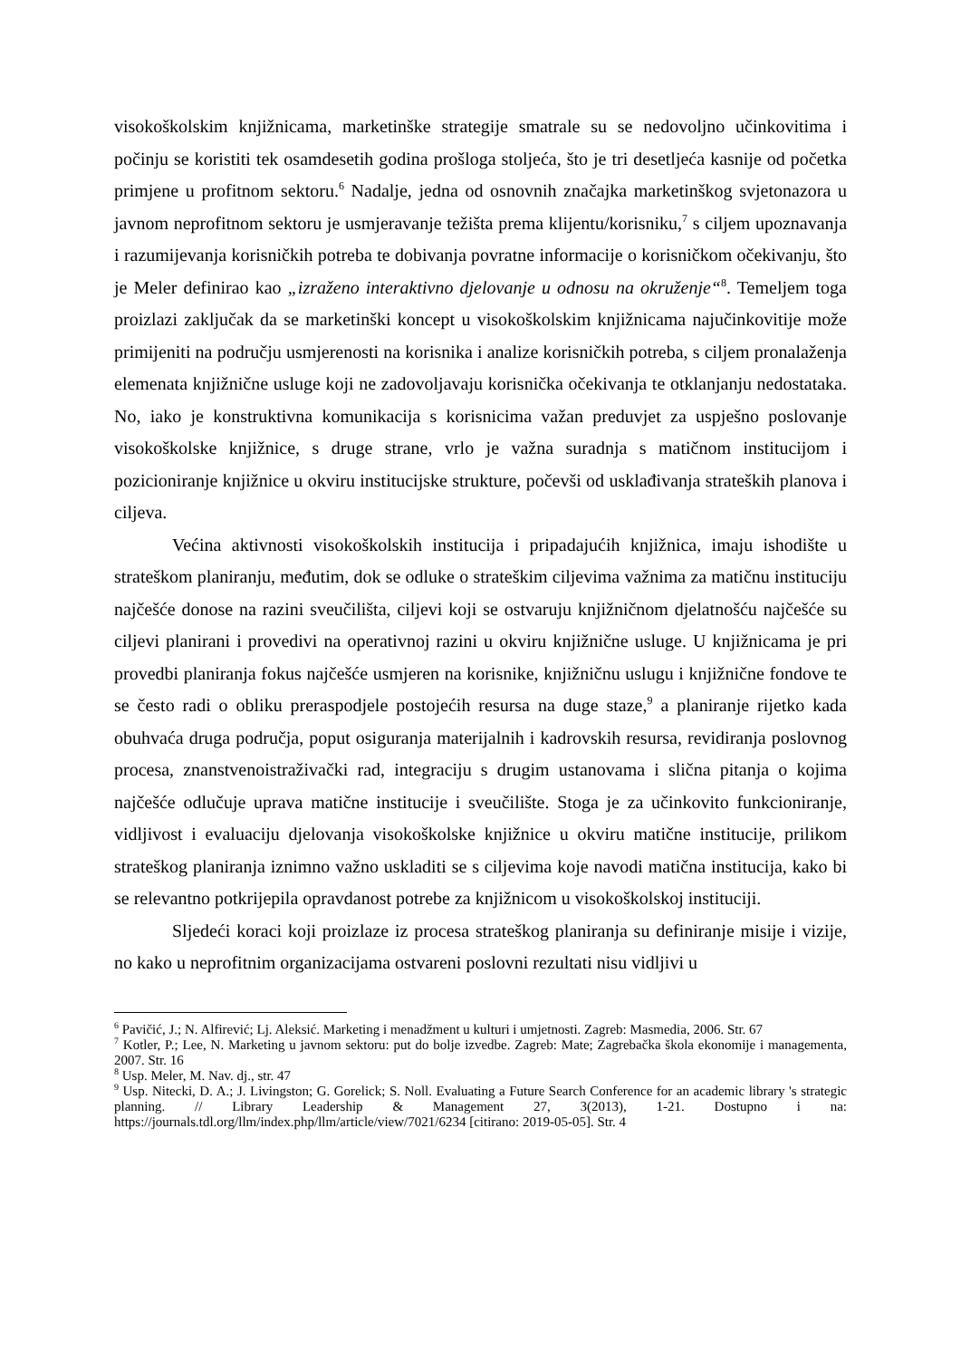visokoškolskim knjižnicama, marketinške strategije smatrale su se nedovoljno učinkovitima i počinju se koristiti tek osamdesetih godina prošloga stoljeća, što je tri desetljeća kasnije od početka primjene u profitnom sektoru.<sup>6</sup> Nadalje, jedna od osnovnih značajka marketinškog svjetonazora u javnom neprofitnom sektoru je usmjeravanje težišta prema klijentu/korisniku,<sup>7</sup> s ciljem upoznavanja i razumijevanja korisničkih potreba te dobivanja povratne informacije o korisničkom očekivanju, što je Meler definirao kao „izraženo interaktivno djelovanje u odnosu na okruženje“<sup>8</sup>. Temeljem toga proizlazi zaključak da se marketinški koncept u visokoškolskim knjižnicama najučinkovitije može primijeniti na području usmjerenosti na korisnika i analize korisničkih potreba, s ciljem pronalaženja elemenata knjižnične usluge koji ne zadovoljavaju korisnička očekivanja te otklanjanju nedostataka. No, iako je konstruktivna komunikacija s korisnicima važan preduvjet za uspješno poslovanje visokoškolske knjižnice, s druge strane, vrlo je važna suradnja s matičnom institucijom i pozicioniranje knjižnice u okviru institucijske strukture, počevši od usklađivanja strateških planova i ciljeva.
Većina aktivnosti visokoškolskih institucija i pripadajućih knjižnica, imaju ishodište u strateškom planiranju, međutim, dok se odluke o strateškim ciljevima važnima za matičnu instituciju najčešće donose na razini sveučilišta, ciljevi koji se ostvaruju knjižničnom djelatnošću najčešće su ciljevi planirani i provedivi na operativnoj razini u okviru knjižnične usluge. U knjižnicama je pri provedbi planiranja fokus najčešće usmjeren na korisnike, knjižničnu uslugu i knjižnične fondove te se često radi o obliku preraspodjele postojećih resursa na duge staze,<sup>9</sup> a planiranje rijetko kada obuhvaća druga područja, poput osiguranja materijalnih i kadrovskih resursa, revidiranja poslovnog procesa, znanstvenoistraživački rad, integraciju s drugim ustanovama i slična pitanja o kojima najčešće odlučuje uprava matične institucije i sveučilište. Stoga je za učinkovito funkcioniranje, vidljivost i evaluaciju djelovanja visokoškolske knjižnice u okviru matične institucije, prilikom strateškog planiranja iznimno važno uskladiti se s ciljevima koje navodi matična institucija, kako bi se relevantno potkrijepila opravdanost potrebe za knjižnicom u visokoškolskoj instituciji.
Sljedeći koraci koji proizlaze iz procesa strateškog planiranja su definiranje misije i vizije, no kako u neprofitnim organizacijama ostvareni poslovni rezultati nisu vidljivi u
<sup>6</sup> Pavičić, J.; N. Alfirević; Lj. Aleksić. Marketing i menadžment u kulturi i umjetnosti. Zagreb: Masmedia, 2006. Str. 67
<sup>7</sup> Kotler, P.; Lee, N. Marketing u javnom sektoru: put do bolje izvedbe. Zagreb: Mate; Zagrebačka škola ekonomije i managementa, 2007. Str. 16
<sup>8</sup> Usp. Meler, M. Nav. dj., str. 47
<sup>9</sup> Usp. Nitecki, D. A.; J. Livingston; G. Gorelick; S. Noll. Evaluating a Future Search Conference for an academic library 's strategic planning. // Library Leadership & Management 27, 3(2013), 1-21. Dostupno i na: https://journals.tdl.org/llm/index.php/llm/article/view/7021/6234 [citirano: 2019-05-05]. Str. 4